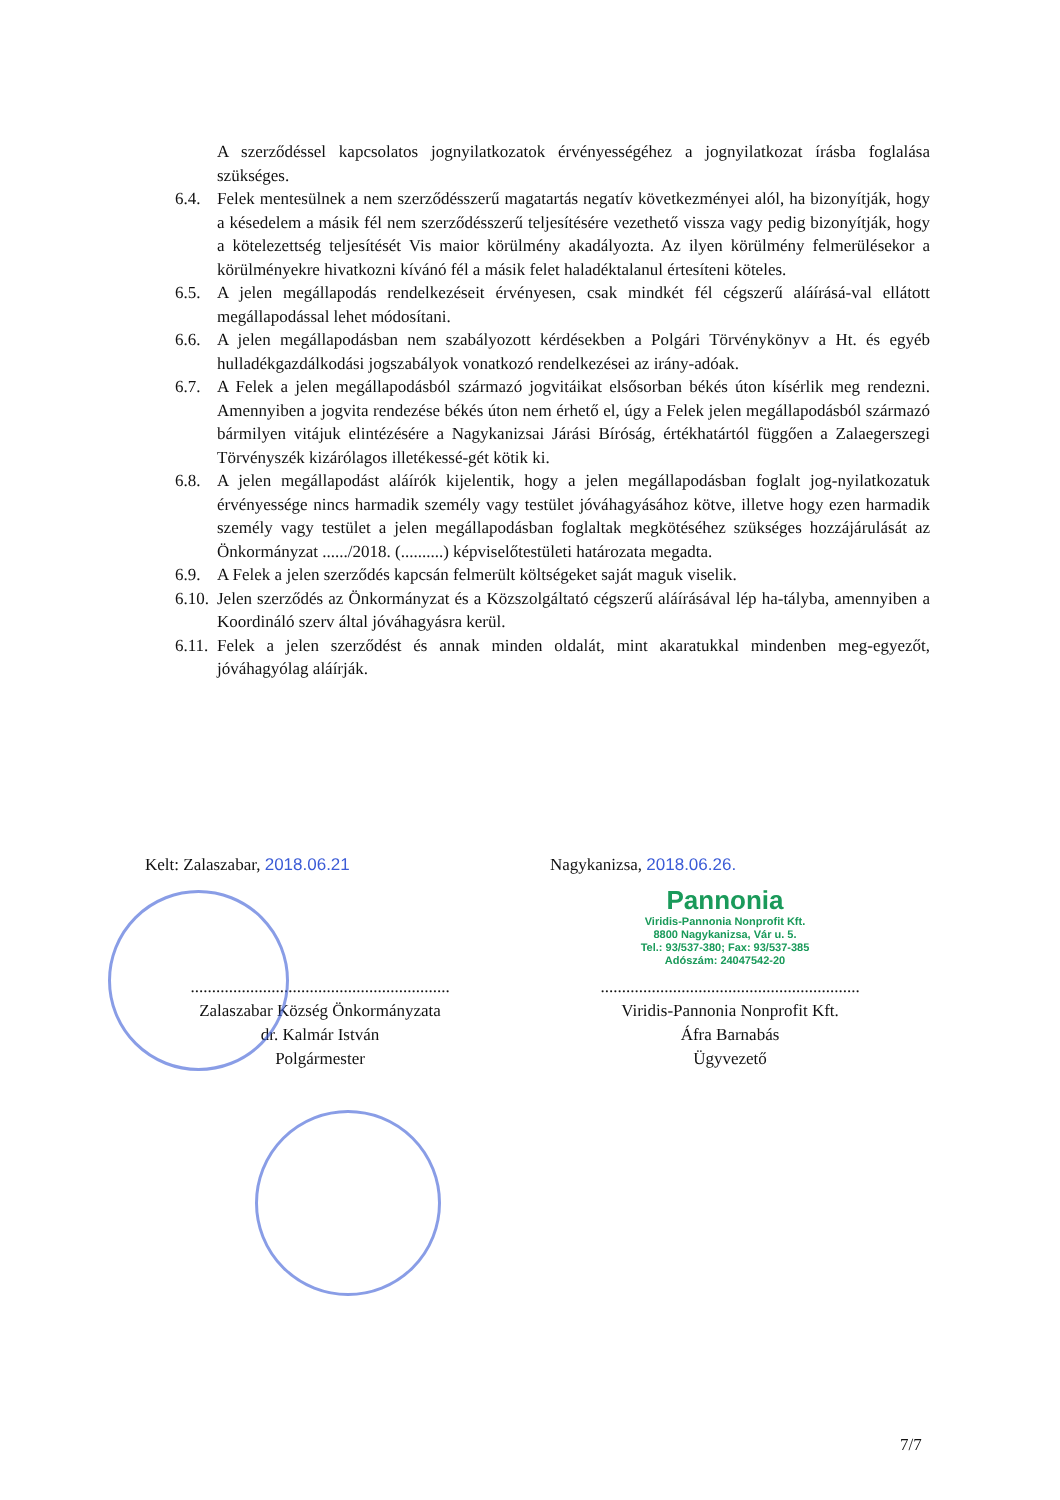A szerződéssel kapcsolatos jognyilatkozatok érvényességéhez a jognyilatkozat írásba foglalása szükséges.
6.4. Felek mentesülnek a nem szerződésszerű magatartás negatív következményei alól, ha bizonyítják, hogy a késedelem a másik fél nem szerződésszerű teljesítésére vezethető vissza vagy pedig bizonyítják, hogy a kötelezettség teljesítését Vis maior körülmény akadályozta. Az ilyen körülmény felmerülésekor a körülményekre hivatkozni kívánó fél a másik felet haladéktalanul értesíteni köteles.
6.5. A jelen megállapodás rendelkezéseit érvényesen, csak mindkét fél cégszerű aláírásá-val ellátott megállapodással lehet módosítani.
6.6. A jelen megállapodásban nem szabályozott kérdésekben a Polgári Törvénykönyv a Ht. és egyéb hulladékgazdálkodási jogszabályok vonatkozó rendelkezései az irány-adóak.
6.7. A Felek a jelen megállapodásból származó jogvitáikat elsősorban békés úton kísérlik meg rendezni. Amennyiben a jogvita rendezése békés úton nem érhető el, úgy a Felek jelen megállapodásból származó bármilyen vitájuk elintézésére a Nagykanizsai Járási Bíróság, értékhatártól függően a Zalaegerszegi Törvényszék kizárólagos illetékessé-gét kötik ki.
6.8. A jelen megállapodást aláírók kijelentik, hogy a jelen megállapodásban foglalt jog-nyilatkozatuk érvényessége nincs harmadik személy vagy testület jóváhagyásához kötve, illetve hogy ezen harmadik személy vagy testület a jelen megállapodásban foglaltak megkötéséhez szükséges hozzájárulását az Önkormányzat ....../2018. (..........) képviselőtestületi határozata megadta.
6.9. A Felek a jelen szerződés kapcsán felmerült költségeket saját maguk viselik.
6.10.
Jelen szerződés az Önkormányzat és a Közszolgáltató cégszerű aláírásával lép ha-tályba, amennyiben a Koordináló szerv által jóváhagyásra kerül.
6.11.
Felek a jelen szerződést és annak minden oldalát, mint akaratukkal mindenben meg-egyezőt, jóváhagyólag aláírják.
Kelt: Zalaszabar, 2018.06.21 Nagykanizsa, 2018.06.26.
Pannonia
Viridis-Pannonia Nonprofit Kft.
8800 Nagykanizsa, Vár u. 5.
Tel.: 93/537-380; Fax: 93/537-385
Adószám: 24047542-20
.............................................................
Zalaszabar Község Önkormányzata
dr. Kalmár István
Polgármester
.............................................................
Viridis-Pannonia Nonprofit Kft.
Áfra Barnabás
Ügyvezető
7/7